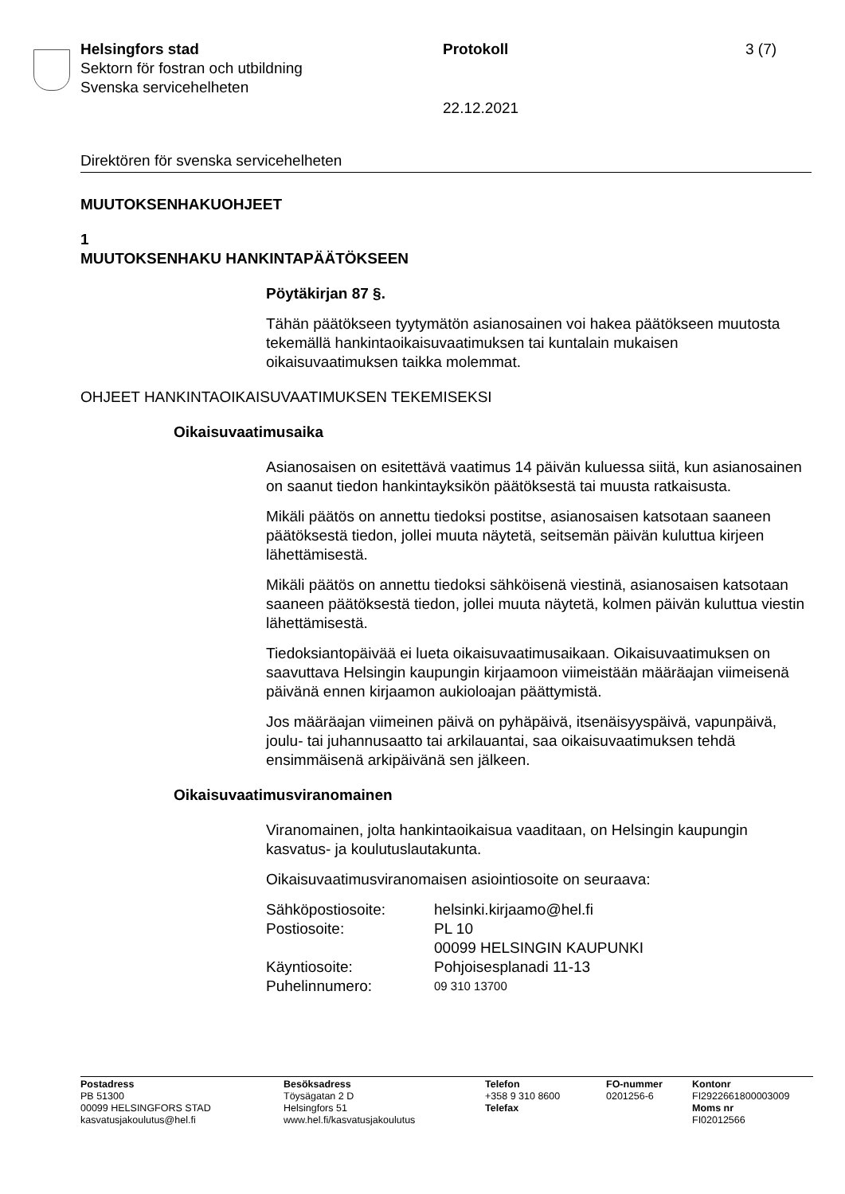Helsingfors stad
Sektorn för fostran och utbildning
Svenska servicehelheten
Protokoll
22.12.2021
3 (7)
Direktören för svenska servicehelheten
MUUTOKSENHAKUOHJEET
1
MUUTOKSENHAKU HANKINTAPÄÄTÖKSEEN
Pöytäkirjan 87 §.
Tähän päätökseen tyytymätön asianosainen voi hakea päätökseen muutosta tekemällä hankintaoikaisuvaatimuksen tai kuntalain mukaisen oikaisuvaatimuksen taikka molemmat.
OHJEET HANKINTAOIKAISUVAATIMUKSEN TEKEMISEKSI
Oikaisuvaatimusaika
Asianosaisen on esitettävä vaatimus 14 päivän kuluessa siitä, kun asianosainen on saanut tiedon hankintayksikön päätöksestä tai muusta ratkaisusta.
Mikäli päätös on annettu tiedoksi postitse, asianosaisen katsotaan saaneen päätöksestä tiedon, jollei muuta näytetä, seitsemän päivän kuluttua kirjeen lähettämisestä.
Mikäli päätös on annettu tiedoksi sähköisenä viestinä, asianosaisen katsotaan saaneen päätöksestä tiedon, jollei muuta näytetä, kolmen päivän kuluttua viestin lähettämisestä.
Tiedoksiantopäivää ei lueta oikaisuvaatimusaikaan. Oikaisuvaatimuksen on saavuttava Helsingin kaupungin kirjaamoon viimeistään määräajan viimeisenä päivänä ennen kirjaamon aukioloajan päättymistä.
Jos määräajan viimeinen päivä on pyhäpäivä, itsenäisyyspäivä, vapunpäivä, joulu- tai juhannusaatto tai arkilauantai, saa oikaisuvaatimuksen tehdä ensimmäisenä arkipäivänä sen jälkeen.
Oikaisuvaatimusviranomainen
Viranomainen, jolta hankintaoikaisua vaaditaan, on Helsingin kaupungin kasvatus- ja koulutuslautakunta.
Oikaisuvaatimusviranomaisen asiointiosoite on seuraava:
| Sähköpostiosoite: | helsinki.kirjaamo@hel.fi |
| Postiosoite: | PL 10 00099 HELSINGIN KAUPUNKI |
| Käyntiosoite: | Pohjoisesplanadi 11-13 |
| Puhelinnumero: | 09 310 13700 |
| Postadress PB 51300 00099 HELSINGFORS STAD kasvatusjakoulutus@hel.fi | Besöksadress Töysägatan 2 D Helsingfors 51 www.hel.fi/kasvatusjakoulutus | Telefon +358 9 310 8600 Telefax | FO-nummer 0201256-6 | Kontonr FI2922661800003009 Moms nr FI02012566 |